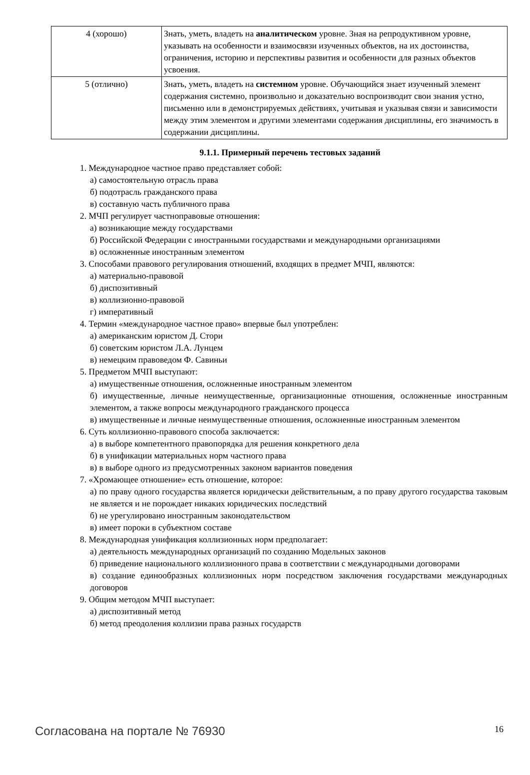| 4 (хорошо) | Знать, уметь, владеть на аналитическом уровне. Зная на репродуктивном уровне, указывать на особенности и взаимосвязи изученных объектов, на их достоинства, ограничения, историю и перспективы развития и особенности для разных объектов усвоения. |
| 5 (отлично) | Знать, уметь, владеть на системном уровне. Обучающийся знает изученный элемент содержания системно, произвольно и доказательно воспроизводит свои знания устно, письменно или в демонстрируемых действиях, учитывая и указывая связи и зависимости между этим элементом и другими элементами содержания дисциплины, его значимость в содержании дисциплины. |
9.1.1. Примерный перечень тестовых заданий
1. Международное частное право представляет собой:
а) самостоятельную отрасль права
б) подотрасль гражданского права
в) составную часть публичного права
2. МЧП регулирует частноправовые отношения:
а) возникающие между государствами
б) Российской Федерации с иностранными государствами и международными организациями
в) осложненные иностранным элементом
3. Способами правового регулирования отношений, входящих в предмет МЧП, являются:
а) материально-правовой
б) диспозитивный
в) коллизионно-правовой
г) императивный
4. Термин «международное частное право» впервые был употреблен:
а) американским юристом Д. Стори
б) советским юристом Л.А. Лунцем
в) немецким правоведом Ф. Савиньи
5. Предметом МЧП выступают:
а) имущественные отношения, осложненные иностранным элементом
б) имущественные, личные неимущественные, организационные отношения, осложненные иностранным элементом, а также вопросы международного гражданского процесса
в) имущественные и личные неимущественные отношения, осложненные иностранным элементом
6. Суть коллизионно-правового способа заключается:
а) в выборе компетентного правопорядка для решения конкретного дела
б) в унификации материальных норм частного права
в) в выборе одного из предусмотренных законом вариантов поведения
7. «Хромающее отношение» есть отношение, которое:
а) по праву одного государства является юридически действительным, а по праву другого государства таковым не является и не порождает никаких юридических последствий
б) не урегулировано иностранным законодательством
в) имеет пороки в субъектном составе
8. Международная унификация коллизионных норм предполагает:
а) деятельность международных организаций по созданию Модельных законов
б) приведение национального коллизионного права в соответствии с международными договорами
в) создание единообразных коллизионных норм посредством заключения государствами международных договоров
9. Общим методом МЧП выступает:
а) диспозитивный метод
б) метод преодоления коллизии права разных государств
Согласована на портале № 76930 16